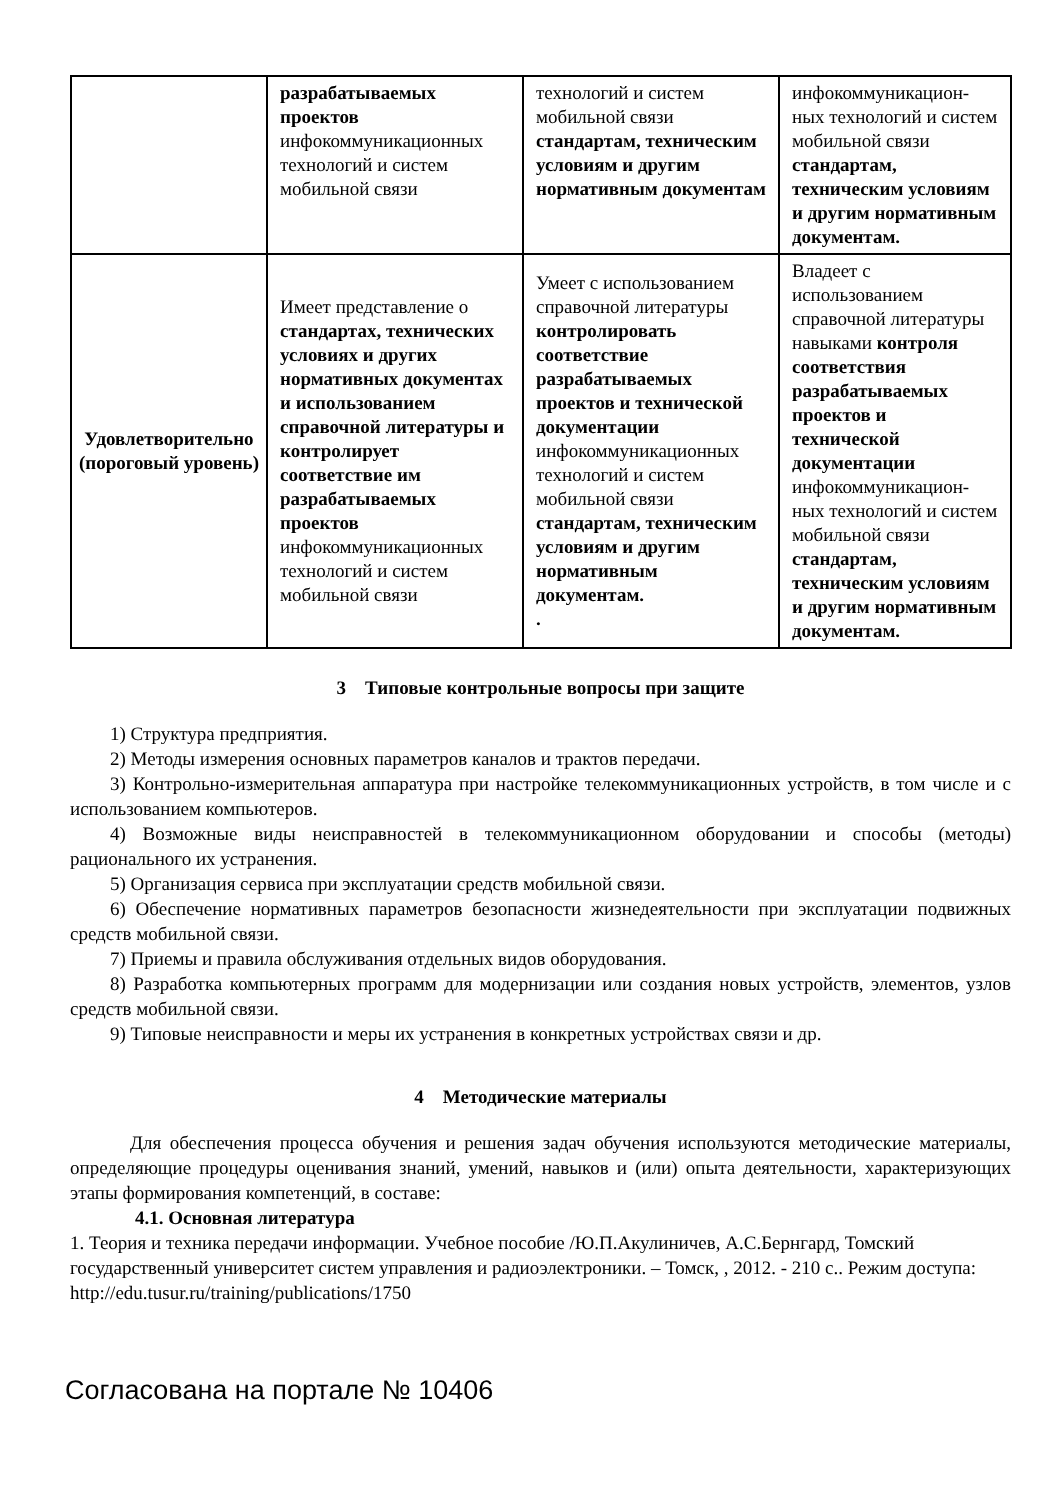| | разрабатываемых проектов инфокоммуникационных технологий и систем мобильной связи | технологий и систем мобильной связи стандартам, техническим условиям и другим нормативным документам | инфокоммуникацион-ных технологий и систем мобильной связи стандартам, техническим условиям и другим нормативным документам. |
| Удовлетворительно (пороговый уровень) | Имеет представление о стандартах, технических условиях и других нормативных документах и использованием справочной литературы и контролирует соответствие им разрабатываемых проектов инфокоммуникационных технологий и систем мобильной связи | Умеет с использованием справочной литературы контролировать соответствие разрабатываемых проектов и технической документации инфокоммуникационных технологий и систем мобильной связи стандартам, техническим условиям и другим нормативным документам. . | Владеет с использованием справочной литературы навыками контроля соответствия разрабатываемых проектов и технической документации инфокоммуникацион-ных технологий и систем мобильной связи стандартам, техническим условиям и другим нормативным документам. |
3 Типовые контрольные вопросы при защите
1) Структура предприятия.
2) Методы измерения основных параметров каналов и трактов передачи.
3) Контрольно-измерительная аппаратура при настройке телекоммуникационных устройств, в том числе и с использованием компьютеров.
4) Возможные виды неисправностей в телекоммуникационном оборудовании и способы (методы) рационального их устранения.
5) Организация сервиса при эксплуатации средств мобильной связи.
6) Обеспечение нормативных параметров безопасности жизнедеятельности при эксплуатации подвижных средств мобильной связи.
7) Приемы и правила обслуживания отдельных видов оборудования.
8) Разработка компьютерных программ для модернизации или создания новых устройств, элементов, узлов средств мобильной связи.
9) Типовые неисправности и меры их устранения в конкретных устройствах связи и др.
4 Методические материалы
Для обеспечения процесса обучения и решения задач обучения используются методические материалы, определяющие процедуры оценивания знаний, умений, навыков и (или) опыта деятельности, характеризующих этапы формирования компетенций, в составе:
4.1. Основная литература
1. Теория и техника передачи информации. Учебное пособие /Ю.П.Акулиничев, А.С.Бернгард, Томский государственный университет систем управления и радиоэлектроники. – Томск, , 2012. - 210 с.. Режим доступа: http://edu.tusur.ru/training/publications/1750
Согласована на портале № 10406